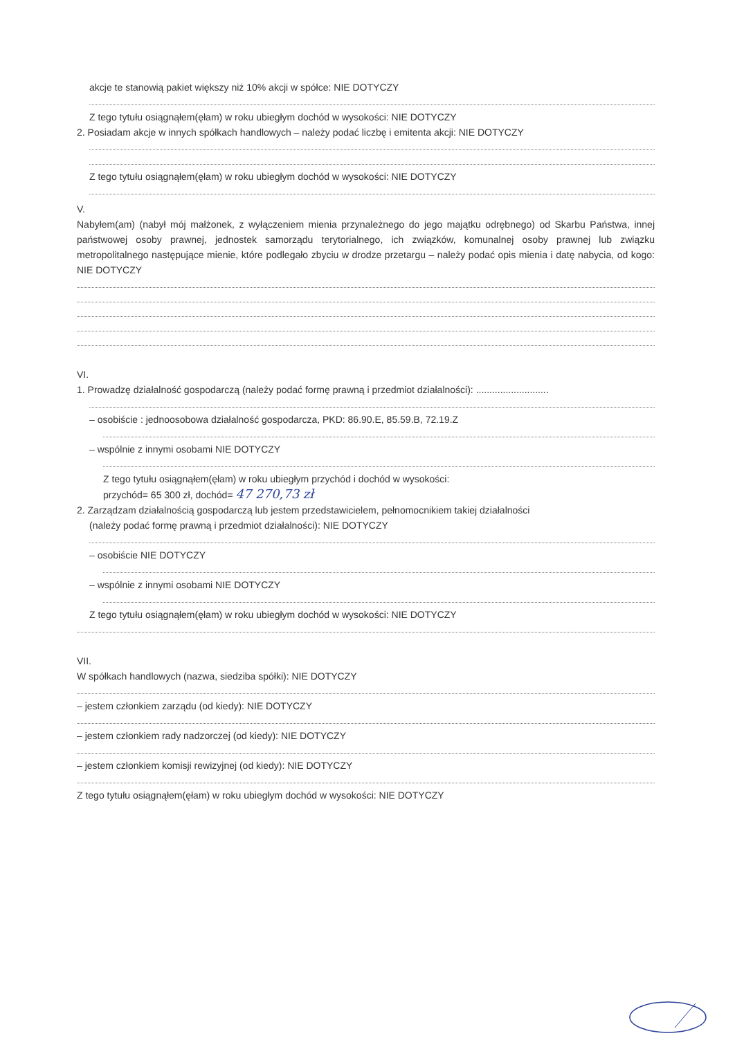akcje te stanowią pakiet większy niż 10% akcji w spółce: NIE DOTYCZY
Z tego tytułu osiągnąłem(ęłam) w roku ubiegłym dochód w wysokości: NIE DOTYCZY
2. Posiadam akcje w innych spółkach handlowych – należy podać liczbę i emitenta akcji: NIE DOTYCZY
Z tego tytułu osiągnąłem(ęłam) w roku ubiegłym dochód w wysokości: NIE DOTYCZY
V.
Nabyłem(am) (nabył mój małżonek, z wyłączeniem mienia przynależnego do jego majątku odrębnego) od Skarbu Państwa, innej państwowej osoby prawnej, jednostek samorządu terytorialnego, ich związków, komunalnej osoby prawnej lub związku metropolitalnego następujące mienie, które podlegało zbyciu w drodze przetargu – należy podać opis mienia i datę nabycia, od kogo: NIE DOTYCZY
VI.
1. Prowadzę działalność gospodarczą (należy podać formę prawną i przedmiot działalności): ...........................
– osobiście : jednoosobowa działalność gospodarcza, PKD: 86.90.E, 85.59.B, 72.19.Z
– wspólnie z innymi osobami NIE DOTYCZY
Z tego tytułu osiągnąłem(ęłam) w roku ubiegłym przychód i dochód w wysokości:
przychód= 65 300 zł, dochód= 47 270,73 zł
2. Zarządzam działalnością gospodarczą lub jestem przedstawicielem, pełnomocnikiem takiej działalności
(należy podać formę prawną i przedmiot działalności): NIE DOTYCZY
– osobiście NIE DOTYCZY
– wspólnie z innymi osobami NIE DOTYCZY
Z tego tytułu osiągnąłem(ęłam) w roku ubiegłym dochód w wysokości: NIE DOTYCZY
VII.
W spółkach handlowych (nazwa, siedziba spółki): NIE DOTYCZY
– jestem członkiem zarządu (od kiedy): NIE DOTYCZY
– jestem członkiem rady nadzorczej (od kiedy): NIE DOTYCZY
– jestem członkiem komisji rewizyjnej (od kiedy): NIE DOTYCZY
Z tego tytułu osiągnąłem(ęłam) w roku ubiegłym dochód w wysokości: NIE DOTYCZY